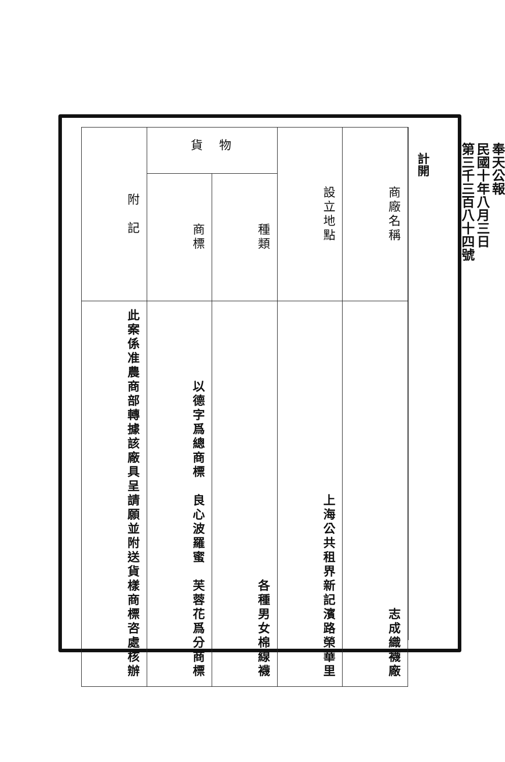奉天公報
民國十年八月三日
第三千三百八十四號
計開
| 商廠名稱 | 設立地點 | 貨 物 | | 附 記 |
| --- | --- | --- | --- | --- |
| | | 種類 | 商標 | |
| 志成織襪廠 | 上海公共租界新記濱路榮華里 | 各種男女棉線襪 | 以德字爲總商標 良心波羅蜜 芙蓉花爲分商標 | 此案係准農商部轉據該廠具呈請願並附送貨樣商標咨處核辦 |